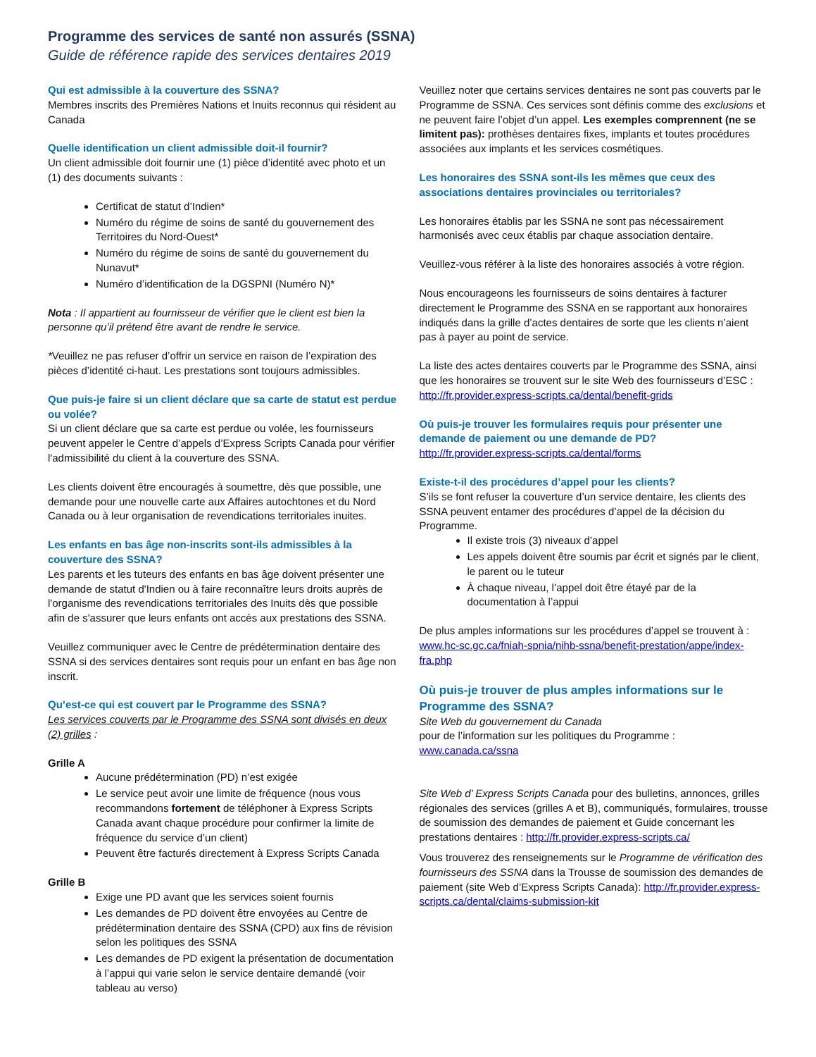Programme des services de santé non assurés (SSNA)
Guide de référence rapide des services dentaires 2019
Qui est admissible à la couverture des SSNA?
Membres inscrits des Premières Nations et Inuits reconnus qui résident au Canada
Quelle identification un client admissible doit-il fournir?
Un client admissible doit fournir une (1) pièce d’identité avec photo et un (1) des documents suivants :
Certificat de statut d’Indien*
Numéro du régime de soins de santé du gouvernement des Territoires du Nord-Ouest*
Numéro du régime de soins de santé du gouvernement du Nunavut*
Numéro d’identification de la DGSPNI (Numéro N)*
Nota : Il appartient au fournisseur de vérifier que le client est bien la personne qu’il prétend être avant de rendre le service.
*Veuillez ne pas refuser d’offrir un service en raison de l’expiration des pièces d’identité ci-haut. Les prestations sont toujours admissibles.
Que puis-je faire si un client déclare que sa carte de statut est perdue ou volée?
Si un client déclare que sa carte est perdue ou volée, les fournisseurs peuvent appeler le Centre d’appels d’Express Scripts Canada pour vérifier l'admissibilité du client à la couverture des SSNA.
Les clients doivent être encouragés à soumettre, dès que possible, une demande pour une nouvelle carte aux Affaires autochtones et du Nord Canada ou à leur organisation de revendications territoriales inuites.
Les enfants en bas âge non-inscrits sont-ils admissibles à la couverture des SSNA?
Les parents et les tuteurs des enfants en bas âge doivent présenter une demande de statut d'Indien ou à faire reconnaître leurs droits auprès de l'organisme des revendications territoriales des Inuits dès que possible afin de s'assurer que leurs enfants ont accès aux prestations des SSNA.
Veuillez communiquer avec le Centre de prédétermination dentaire des SSNA si des services dentaires sont requis pour un enfant en bas âge non inscrit.
Qu’est-ce qui est couvert par le Programme des SSNA?
Les services couverts par le Programme des SSNA sont divisés en deux (2) grilles :
Grille A
Aucune prédétermination (PD) n’est exigée
Le service peut avoir une limite de fréquence (nous vous recommandons fortement de téléphoner à Express Scripts Canada avant chaque procédure pour confirmer la limite de fréquence du service d’un client)
Peuvent être facturés directement à Express Scripts Canada
Grille B
Exige une PD avant que les services soient fournis
Les demandes de PD doivent être envoyées au Centre de prédétermination dentaire des SSNA (CPD) aux fins de révision selon les politiques des SSNA
Les demandes de PD exigent la présentation de documentation à l’appui qui varie selon le service dentaire demandé (voir tableau au verso)
Veuillez noter que certains services dentaires ne sont pas couverts par le Programme de SSNA. Ces services sont définis comme des exclusions et ne peuvent faire l’objet d’un appel. Les exemples comprennent (ne se limitent pas): prothèses dentaires fixes, implants et toutes procédures associées aux implants et les services cosmétiques.
Les honoraires des SSNA sont-ils les mêmes que ceux des associations dentaires provinciales ou territoriales?
Les honoraires établis par les SSNA ne sont pas nécessairement harmonisés avec ceux établis par chaque association dentaire.
Veuillez-vous référer à la liste des honoraires associés à votre région.
Nous encourageons les fournisseurs de soins dentaires à facturer directement le Programme des SSNA en se rapportant aux honoraires indiqués dans la grille d’actes dentaires de sorte que les clients n’aient pas à payer au point de service.
La liste des actes dentaires couverts par le Programme des SSNA, ainsi que les honoraires se trouvent sur le site Web des fournisseurs d’ESC : http://fr.provider.express-scripts.ca/dental/benefit-grids
Où puis-je trouver les formulaires requis pour présenter une demande de paiement ou une demande de PD?
http://fr.provider.express-scripts.ca/dental/forms
Existe-t-il des procédures d’appel pour les clients?
S’ils se font refuser la couverture d’un service dentaire, les clients des SSNA peuvent entamer des procédures d’appel de la décision du Programme.
Il existe trois (3) niveaux d’appel
Les appels doivent être soumis par écrit et signés par le client, le parent ou le tuteur
À chaque niveau, l’appel doit être étayé par de la documentation à l’appui
De plus amples informations sur les procédures d’appel se trouvent à : www.hc-sc.gc.ca/fniah-spnia/nihb-ssna/benefit-prestation/appe/index-fra.php
Où puis-je trouver de plus amples informations sur le Programme des SSNA?
Site Web du gouvernement du Canada
pour de l’information sur les politiques du Programme :
www.canada.ca/ssna
Site Web d’ Express Scripts Canada pour des bulletins, annonces, grilles régionales des services (grilles A et B), communiqués, formulaires, trousse de soumission des demandes de paiement et Guide concernant les prestations dentaires : http://fr.provider.express-scripts.ca/
Vous trouverez des renseignements sur le Programme de vérification des fournisseurs des SSNA dans la Trousse de soumission des demandes de paiement (site Web d’Express Scripts Canada): http://fr.provider.express-scripts.ca/dental/claims-submission-kit